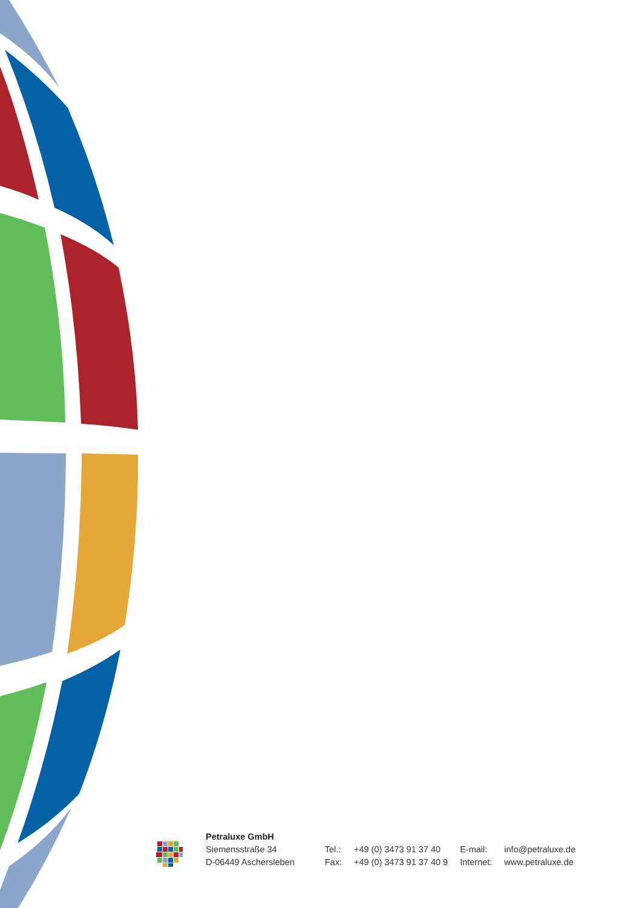Petraluxe GmbH
Siemensstraße 34
D-06449 Aschersleben
| Tel.: | +49 (0) 3473 91 37 40 | E-mail: | info@petraluxe.de |
| Fax: | +49 (0) 3473 91 37 40 9 | Internet: | www.petraluxe.de |